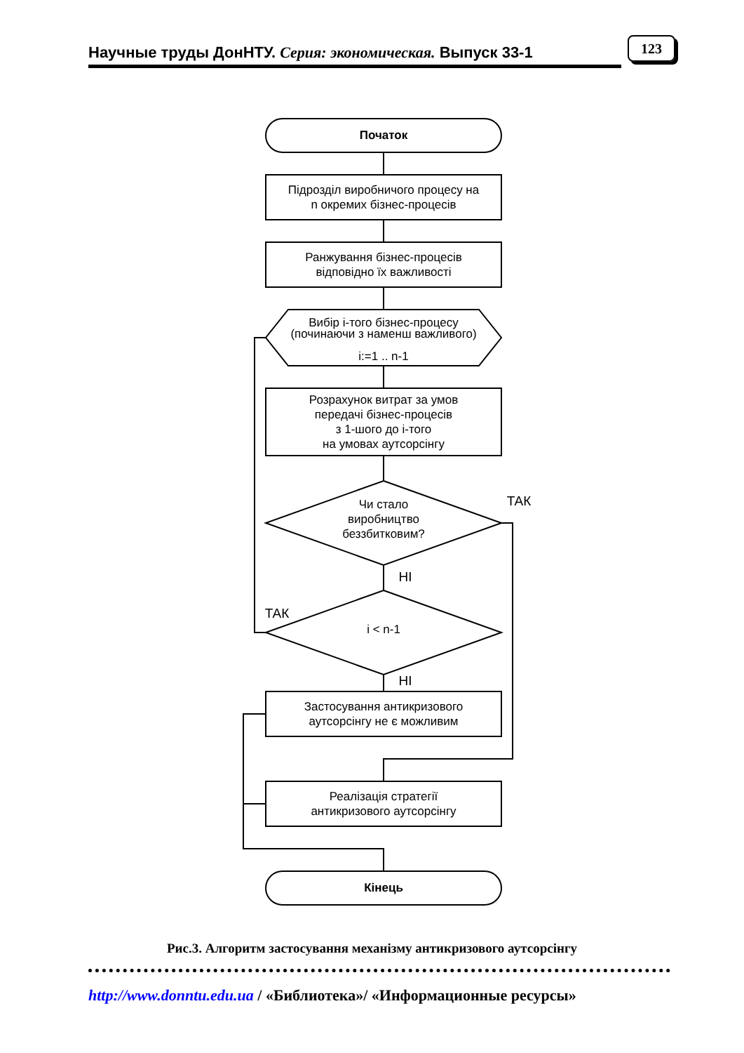Научные труды ДонНТУ. Серия: экономическая. Выпуск 33-1
123
Початок
Кінець
Підрозділ виробничого процесу на
n окремих бізнес-процесів
Ранжування бізнес-процесів
відповідно їх важливості
Вибір і-того бізнес-процесу
(починаючи з наменш важливого)
i:=1 .. n-1
Розрахунок витрат за умов
передачі бізнес-процесів
з 1-шого до і-того
на умовах аутсорсінгу
Чи стало
виробництво
беззбитковим?
i < n-1
Застосування антикризового
аутсорсінгу не є можливим
Реалізація стратегії
антикризового аутсорсінгу
ТАК
НІ
ТАК
НІ
Рис.3. Алгоритм застосування механізму антикризового аутсорсінгу
http://www.donntu.edu.ua / «Библиотека»/ «Информационные ресурсы»